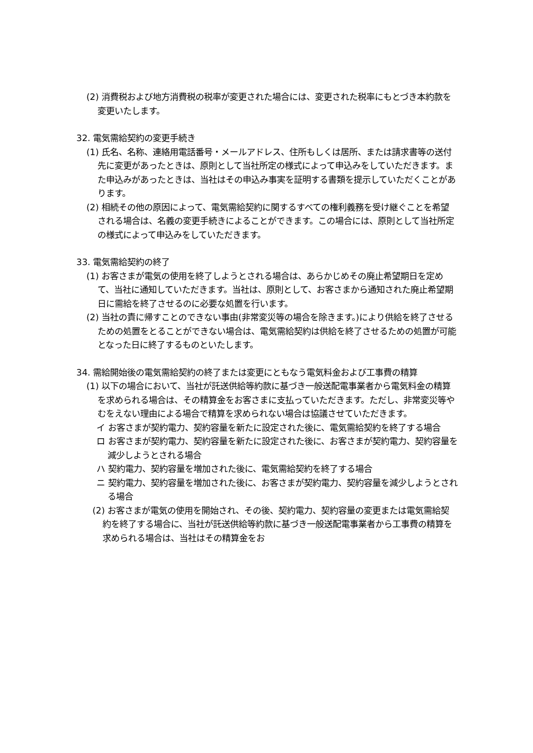(2) 消費税および地方消費税の税率が変更された場合には、変更された税率にもとづき本約款を変更いたします。
32. 電気需給契約の変更手続き
(1) 氏名、名称、連絡用電話番号・メールアドレス、住所もしくは居所、または請求書等の送付先に変更があったときは、原則として当社所定の様式によって申込みをしていただきます。また申込みがあったときは、当社はその申込み事実を証明する書類を提示していただくことがあります。
(2) 相続その他の原因によって、電気需給契約に関するすべての権利義務を受け継ぐことを希望される場合は、名義の変更手続きによることができます。この場合には、原則として当社所定の様式によって申込みをしていただきます。
33. 電気需給契約の終了
(1) お客さまが電気の使用を終了しようとされる場合は、あらかじめその廃止希望期日を定めて、当社に通知していただきます。当社は、原則として、お客さまから通知された廃止希望期日に需給を終了させるのに必要な処置を行います。
(2) 当社の責に帰すことのできない事由(非常変災等の場合を除きます。)により供給を終了させるための処置をとることができない場合は、電気需給契約は供給を終了させるための処置が可能となった日に終了するものといたします。
34. 需給開始後の電気需給契約の終了または変更にともなう電気料金および工事費の精算
(1) 以下の場合において、当社が託送供給等約款に基づき一般送配電事業者から電気料金の精算を求められる場合は、その精算金をお客さまに支払っていただきます。ただし、非常変災等やむをえない理由による場合で精算を求められない場合は協議させていただきます。
イ お客さまが契約電力、契約容量を新たに設定された後に、電気需給契約を終了する場合
ロ お客さまが契約電力、契約容量を新たに設定された後に、お客さまが契約電力、契約容量を減少しようとされる場合
ハ 契約電力、契約容量を増加された後に、電気需給契約を終了する場合
ニ 契約電力、契約容量を増加された後に、お客さまが契約電力、契約容量を減少しようとされる場合
(2) お客さまが電気の使用を開始され、その後、契約電力、契約容量の変更または電気需給契約を終了する場合に、当社が託送供給等約款に基づき一般送配電事業者から工事費の精算を求められる場合は、当社はその精算金をお